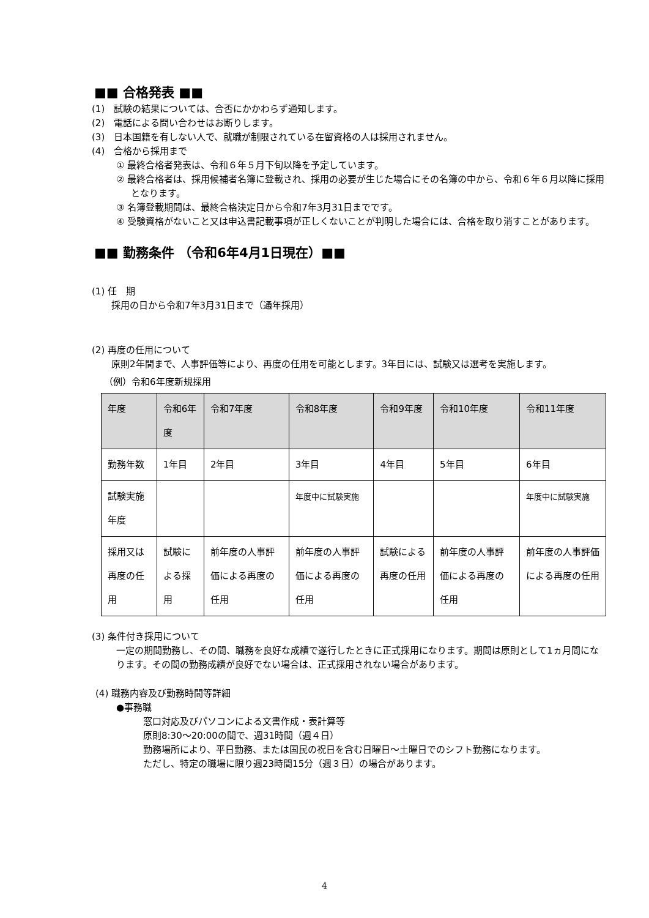■■ 合格発表 ■■
(1)　試験の結果については、合否にかかわらず通知します。
(2)　電話による問い合わせはお断りします。
(3)　日本国籍を有しない人で、就職が制限されている在留資格の人は採用されません。
(4)　合格から採用まで
① 最終合格者発表は、令和６年５月下旬以降を予定しています。
② 最終合格者は、採用候補者名簿に登載され、採用の必要が生じた場合にその名簿の中から、令和６年６月以降に採用となります。
③ 名簿登載期間は、最終合格決定日から令和7年3月31日までです。
④ 受験資格がないこと又は申込書記載事項が正しくないことが判明した場合には、合格を取り消すことがあります。
■■ 勤務条件 （令和6年4月1日現在）■■
(1) 任　期
採用の日から令和7年3月31日まで（通年採用）
(2) 再度の任用について
原則2年間まで、人事評価等により、再度の任用を可能とします。3年目には、試験又は選考を実施します。
（例）令和6年度新規採用
| 年度 | 令和6年度 | 令和7年度 | 令和8年度 | 令和9年度 | 令和10年度 | 令和11年度 |
| --- | --- | --- | --- | --- | --- | --- |
| 勤務年数 | 1年目 | 2年目 | 3年目 | 4年目 | 5年目 | 6年目 |
| 試験実施年度 | | | 年度中に試験実施 | | | 年度中に試験実施 |
| 採用又は再度の任用 | 試験による採用 | 前年度の人事評価による再度の任用 | 前年度の人事評価による再度の任用 | 試験による再度の任用 | 前年度の人事評価による再度の任用 | 前年度の人事評価による再度の任用 |
(3) 条件付き採用について
一定の期間勤務し、その間、職務を良好な成績で遂行したときに正式採用になります。期間は原則として1ヵ月間になります。その間の勤務成績が良好でない場合は、正式採用されない場合があります。
(4) 職務内容及び勤務時間等詳細
●事務職
窓口対応及びパソコンによる文書作成・表計算等
原則8:30～20:00の間で、週31時間（週４日）
勤務場所により、平日勤務、または国民の祝日を含む日曜日～土曜日でのシフト勤務になります。
ただし、特定の職場に限り週23時間15分（週３日）の場合があります。
4